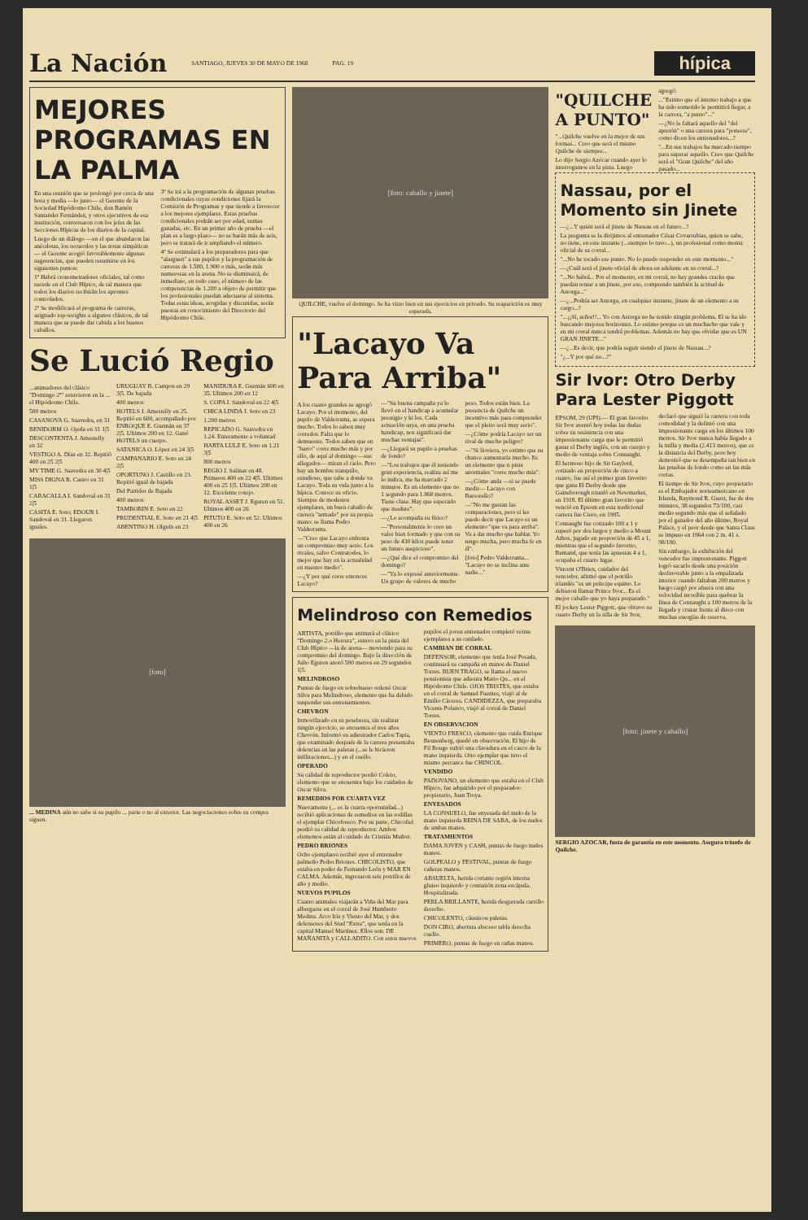La Nación SANTIAGO, JUEVES 30 DE MAYO DE 1968 PAG. 19 hípica
MEJORES PROGRAMAS EN LA PALMA
En una reunión que se prolongó por cerca de una hora y media —lo justo— el Gerente de la Sociedad Hipódromo Chile, don Ramón Santander Fernández, y otros ejecutivos de esa institución, conversaron con los jefes de las Secciones Hípicas de los diarios de la capital.
Luego de un diálogo —en el que abundaron las anécdotas, los recuerdos y las notas simpáticas— el Gerente acogió favorablemente algunas sugerencias, que pueden resumirse en los siguientes puntos:
1º Habrá cronometradores oficiales, tal como sucede en el Club Hípico, de tal manera que todos los diarios recibirán los aprontes controlados.
2º Se modificará el programa de carreras, asignado top-weights a algunos clásicos, de tal manera que se puede dar cabida a los buenos caballos.
3º Se irá a la programación de algunas pruebas condicionales cuyas condiciones fijará la Comisión de Programas y que tiende a favorecer a los mejores ejemplares. Estas pruebas condicionales podrán ser por edad, sumas ganadas, etc. En un primer año de prueba —el plan es a largo plazo— no se harán más de seis, pero se tratará de ir ampliando el número.
4º Se estimulará a los preparadores para que "alarguen" a sus pupilos y la programación de carreras de 1.500, 1.900 o más, serán más numerosas en la arena. No se disminuirá, de inmediato, en todo caso, el número de las competencias de 1.200 a objeto de permitir que los profesionales puedan adecuarse al sistema. Todas estas ideas, acogidas y discutidas, serán puestas en conocimiento del Directorio del Hipódromo Chile.
Se Lució Regio
...animadores del clásico "Domingo 2º" estuvieron en la ... el Hipódromo Chile.
500 metros
CASANOVA G. Saavedra, en 31
BENIDORM O. Ojeda en 31 1|5
DESCONTENTA J. Amestelly en 32
VESTIGO A. Díaz en 32. Repitió 400 en 25 2|5
MY TIME G. Saavedra en 30 4|5
MISS DIGNA R. Castro en 31 1|5
CARACALLA I. Sandoval en 31 2|5
CASITA E. Soto; EDOUR I. Sandoval en 31. Llegaron iguales.
URUGUAY B. Campos en 29 3|5. De bajada
400 metros
HOTELS J. Amestelly en 25. Repitió en 600, acompañado por ENROQUE E. Guzmán en 37 2|5. Ultimos 200 en 12. Ganó HOTELS un cuerpo.
SATANICA O. López en 24 3|5
CAMPANARIO E. Soto en 24 2|5
OPORTUNO J. Castillo en 23. Repitió igual de bajada
Del Partidor de Bajada
400 metros
TAMBORIN E. Soto en 22
PRUDENTIAL E. Soto en 21 4|5
ABENTINO H. Olguín en 23
MANIDURA E. Guzmán 600 en 35. Ultimos 200 en 12
S. COPA I. Sandoval en 22 4|5
CHICA LINDA J. Soto en 23
1.200 metros
REPICADO G. Saavedra en 1.24. Enteramente a voluntad
HARTA LULZ E. Soto en 1.21 3|5
800 metros
REGIO J. Salinas en 48. Primeros 400 en 22 4|5. Ultimos 400 en 25 1|5. Ultimos 200 en 12. Excelente cotejo.
ROYAL ASSET J. Eguren en 51. Ultimos 400 en 26
PITUTO E. Soto en 52. Ultimos 400 en 26
[foto]
... MEDINA aún no sabe si su pupilo ... parte o no al exterior. Las negociaciones sobre su compra siguen.
[foto: caballo y jinete]
QUILCHE, vuelve el domingo. Se ha visto bien en sus ejercicios en privado. Su reaparición es muy esperada.
"Lacayo Va Para Arriba"
A los cuatro grandes se agregó Lacayo. Por el momento, del pupilo de Valderrama, se espera mucho. Todos lo saben muy corredor. Falta que lo demuestre. Todos saben que en "barro" corre mucho más y por ello, de aquí al domingo —sus allegados— miran el cielo. Pero hay un hombre tranquilo, estudioso, que sabe a donde va Lacayo. Toda su vida junto a la hípica. Conoce su oficio. Siempre de modestos ejemplares, un buen caballo de carrera "armado" por su propia mano: se llama Pedro Valderrama.
—"Creo que Lacayo enfrenta un compromiso muy serio. Los rivales, salvo Contratodos, lo mejor que hay en la actualidad en nuestro medio".
—¿Y por qué corre entonces Lacayo?
—"Su buena campaña ya lo llevó en el handicap a acumular prestigio y ki los. Cada actuación suya, en una prueba handicap, nos significará dar muchas ventajas".
—¿Llegará su pupilo a pruebas de fondo?
—"Los trabajos que él teniendo gran experiencia, realiza así me lo indica, me ha marcado 2 minutos. Es un elemento que no 1 segundo para 1.860 metros. Tiene clase. Hay que esperarlo que madure".
—¿Lo acompaña su físico?
—"Personalmente lo creo un valor bien formado y que con su peso de 430 kilos puede tener un futuro auspicioso".
—¿Qué dice el compromiso del domingo?
—"Ya lo expresé anteriormente. Un grupo de valores de mucho peso. Todos están bien. La presencia de Quilche un incentivo más para comprender que el pleito será muy serio".
—¿Cómo podría Lacayo ser un rival de mucho peligro?
—"Si lloviera, yo estimo que su chance aumentaría mucho. Es un elemento que n pista anormales "corre mucho más".
—¿Cómo anda —si se puede medir— Lacayo con Barsorello?
—"No me gustan las comparaciones, pero si les puedo decir que Lacayo es un elemento "que va para arriba". Va a dar mucho que hablar. Yo tengo mucha, pero mucha fe en él".
[foto] Pedro Valderrama... "Lacayo no se inclina ante nadie..."
Melindroso con Remedios
ARTISTA, potrillo que animará el clásico "Domingo 2.o Herrera", estuvo en la pista del Club Hípico —la de arena— moviendo para su compromiso del domingo. Bajo la dirección de Julio Eguren anotó 500 metros en 29 segundos 1|5.
MELINDROSO
Puntas de fuego en sobrehueso ordenó Oscar Silva para Melindroso, elemento que ha debido suspender sus entrenamientos.
CHEVRON
Inmovilizado en su pesebrera, sin realizar ningún ejercicio, se encuentra el tres años Chevrón. Informó su adiestrador Carlos Tapia, que examinado después de la carrera presentaba dolencias en las paletas (...se le hicieron infiltraciones...) y en el cuello.
OPERADO
Su calidad de reproductor perdió Coleto, elemento que se encuentra bajo los cuidados de Oscar Silva.
REMEDIOS POR CUARTA VEZ
Nuevamente (... es la cuarta oportunidad...) recibió aplicaciones de remedios en las rodillas el ejemplar Chicofresco. Por su parte, Chicofiel perdió su calidad de reproductor. Ambos elementos están al cuidado de Cristián Muñoz.
PEDRO BRIONES
Ocho ejemplares recibió ayer el entrenador palmeño Pedro Briones. CHICOLISTO, que estaba en poder de Fernando León y MAR EN CALMA. Además, ingresaron seis potrillos de año y medio.
NUEVOS PUPILOS
Cuatro animales viajarán a Viña del Mar para albergarse en el corral de José Humberto Medina. Arco Iris y Viento del Mar, y dos defensores del Stud "Extra", que tenía en la capital Manuel Martínez. Ellos son: DE MAÑANITA y CALLADITO. Con estos nuevos pupilos el joven entrenador completó veinte ejemplares a su cuidado.
CAMBIAN DE CORRAL
DEFENSOR, elemento que tenía José Posada, continuará su campaña en manos de Daniel Torres. BUEN TRAGO, se llama el nuevo pensionista que adiestra Mario Qu... en el Hipódromo Chile. OJOS TRISTES, que estaba en el corral de Samuel Fuentes, viajó al de Emilio Cáceres. CANDIDEZZA, que preparaba Vicente Polanco, viajó al corral de Daniel Torres.
EN OBSERVACION
VIENTO FRESCO, elemento que cuida Enrique Beuzenberg, quedó en observación. El hijo de Fil Rouge sufrió una clavadura en el casco de la mano izquierda. Otro ejemplar que tuvo el mismo percance fue CHINCOL.
VENDIDO
PADOVANO, un elemento que estaba en el Club Hípico, fue adquirido por el preparador-propietario, Juan Troya.
ENYESADOS
LA CONSUELO, fue enyesada del nudo de la mano izquierda REINA DE SABA, de los nudos de ambas manos.
TRATAMIENTOS
DAMA JOVEN y CASH, puntas de fuego nudos manos.
GOLPEALO y FESTIVAL, puntas de fuego cañeras manos.
ABSUELTA, herida cortante región interna gluteo izquierdo y contusión zona escápula. Hospitalizada.
PERLA BRILLANTE, herida desgarrada carrillo derecho.
CHICOLENTO, cáusticos paletas.
DON CIRO, abertura absceso tabla derecha cuello.
PRIMERO, puntas de fuego en cañas manos.
"QUILCHE A PUNTO"
"...Quilche vuelve en la mejor de sus formas... Creo que será el mismo Quilche de siempre...
Lo dijo Sergio Azócar cuando ayer lo interrogamos en la pista. Luego agregó:
..."Estimo que el intenso trabajo a que ha sido sometido le permitirá llegar, a la carrera, "a punto"..."
—¿No le faltará aquello del "del apretón" o una carrera para "ponerse", como dicen los entrenadores...?
"...En sus trabajos ha marcado tiempo para superar aquello. Creo que Quilche será el "Gran Quilche" del año pasado...
Nassau, por el Momento sin Jinete
—¿...Y quién será el jinete de Nassau en el futuro...?
La pregunta se la dirijimos al entrenador César Covarrubias, quien se sabe, no tiene, en este instante (...siempre lo tuvo...), un profesional como monta oficial de su corral...
"...No he tocado ese punto. No lo puedo responder en este momento..."
—¿Cuál será el jinete oficial de ahora en adelante en su corral...?
"...No habrá... Por el momento, en mi corral, no hay grandes cracks que puedan tentar a un jinete, por eso, comprendo también la actitud de Astorga..."
—¿...Podría ser Astorga, en cualquier instante, jinete de un elemento a su cargo...?
"...¡¡Sí, señor!!... Yo con Astorga no he tenido ningún problema. El se ha ido buscando mejores horizontes. Lo estimo porque es un muchacho que vale y en mi corral nunca tendrá problemas. Además no hay que olvidar que es UN GRAN JINETE..."
—¿...Es decir, que podría seguir siendo el jinete de Nassau...?
"¿...Y por qué no...?"
Sir Ivor: Otro Derby Para Lester Piggott
EPSOM, 29 (UPI).— El gran favorito Sir Ivor aventó hoy todas las dudas sobre su resistencia con una impresionante carga que le permitió ganar el Derby inglés, con un cuerpo y medio de ventaja sobre Connaught.
El hermoso hijo de Sir Gaylord, cotizado en proporción de cinco a cuatro, fue así el primer gran favorito que gana El Derby desde que Gainsborough triunfó en Newmarket, en 1918. El último gran favorito que venció en Epsom en esta tradicional carrera fue Ciero, en 1905.
Connaught fue cotizado 100 a 1 y superó por dos largos y medio a Mount Athos, jugado en proporción de 45 a 1, mientras que el segundo favorito, Remand, que tenía las apuestas 4 a 1, ocupaba el cuarto lugar.
Vincent O'Brien, cuidador del vencedor, afirmó que el potrillo irlandés "es un príncipe equino. Lo debieron llamar Prince Ivor... Es el mejor caballo que yo haya preparado."
El jockey Lester Piggott, que obtuvo su cuarto Derby en la silla de Sir Ivor, declaró que siguió la carrera con toda comodidad y la definió con una impresionante carga en los últimos 100 metros. Sir Ivor nunca había llegado a la milla y media (2.413 metros), que es la distancia del Derby, pero hoy demostró que se desempeña tan bien en las pruebas de fondo como en las más cortas.
El tiempo de Sir Ivor, cuyo propietario es el Embajador norteamericano en Irlanda, Raymond R. Guest, fue de dos minutos, 38 segundos 73/100, casi medio segundo más que el señalado por el ganador del año último, Royal Palace, y el peor desde que Santa Claus se impuso en 1964 con 2 m. 41 s. 98/100.
Sin embargo, la exhibición del vencedor fue impresionante. Piggott logró sacarlo desde una posición desfavorable junto a la empalizada interior cuando faltaban 200 metros y luego cargó por afuera con una velocidad increíble para quebrar la línea de Connaught a 100 metros de la llegada y cruzar frente al disco con muchas energías de reserva.
[foto: jinete y caballo]
SERGIO AZOCAR, fusta de garantía en este momento. Asegura triunfo de Quilche.